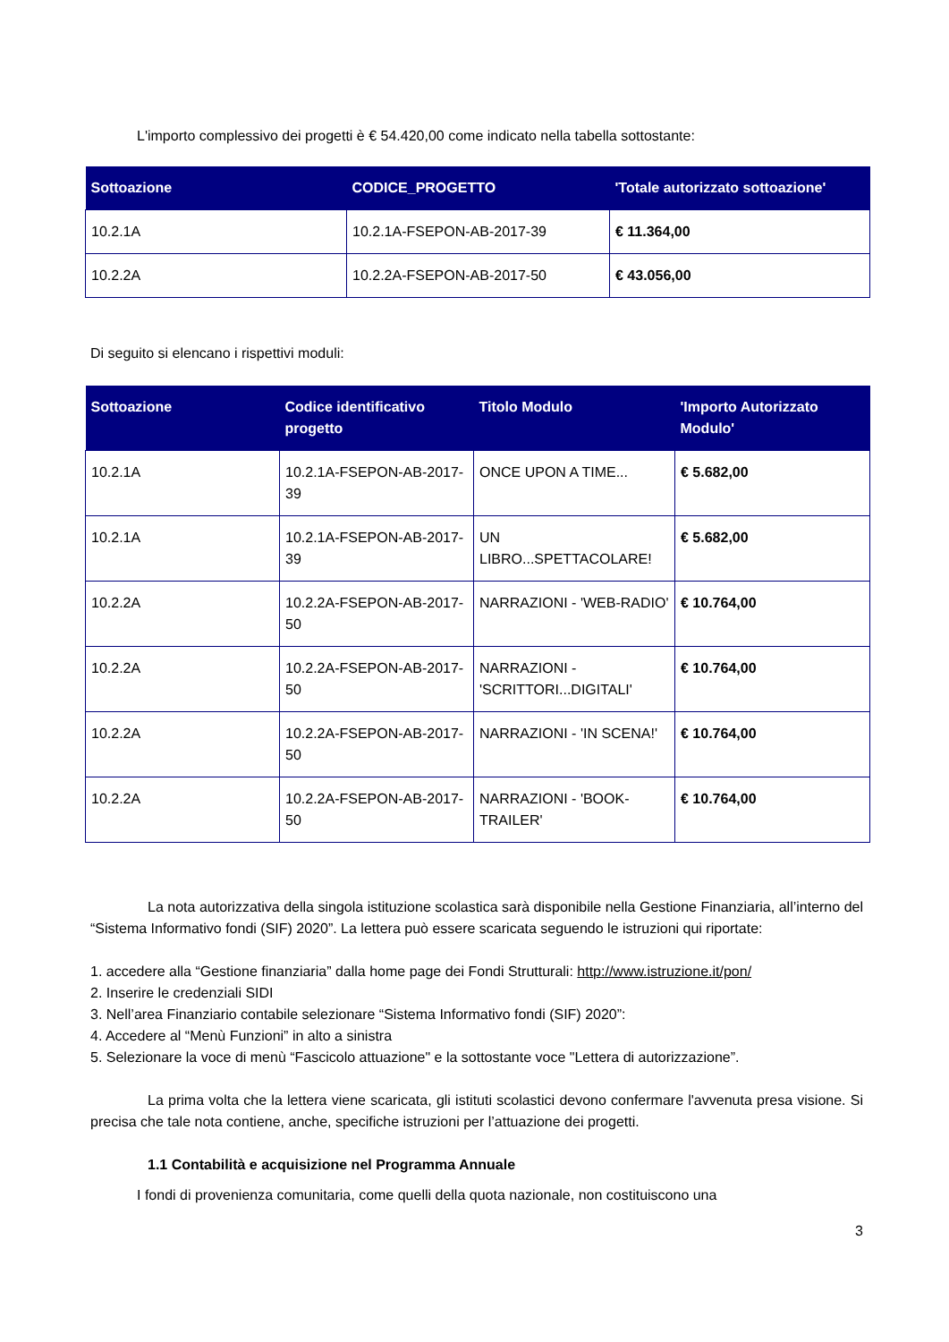L'importo complessivo dei progetti è € 54.420,00 come indicato nella tabella sottostante:
| Sottoazione | CODICE_PROGETTO | 'Totale autorizzato sottoazione' |
| --- | --- | --- |
| 10.2.1A | 10.2.1A-FSEPON-AB-2017-39 | € 11.364,00 |
| 10.2.2A | 10.2.2A-FSEPON-AB-2017-50 | € 43.056,00 |
Di seguito si elencano i rispettivi moduli:
| Sottoazione | Codice identificativo progetto | Titolo Modulo | 'Importo Autorizzato Modulo' |
| --- | --- | --- | --- |
| 10.2.1A | 10.2.1A-FSEPON-AB-2017-39 | ONCE UPON A TIME... | € 5.682,00 |
| 10.2.1A | 10.2.1A-FSEPON-AB-2017-39 | UN LIBRO...SPETTACOLARE! | € 5.682,00 |
| 10.2.2A | 10.2.2A-FSEPON-AB-2017-50 | NARRAZIONI - 'WEB-RADIO' | € 10.764,00 |
| 10.2.2A | 10.2.2A-FSEPON-AB-2017-50 | NARRAZIONI - 'SCRITTORI...DIGITALI' | € 10.764,00 |
| 10.2.2A | 10.2.2A-FSEPON-AB-2017-50 | NARRAZIONI - 'IN SCENA!' | € 10.764,00 |
| 10.2.2A | 10.2.2A-FSEPON-AB-2017-50 | NARRAZIONI - 'BOOK-TRAILER' | € 10.764,00 |
La nota autorizzativa della singola istituzione scolastica sarà disponibile nella Gestione Finanziaria, all’interno del “Sistema Informativo fondi (SIF) 2020”. La lettera può essere scaricata seguendo le istruzioni qui riportate:
1. accedere alla “Gestione finanziaria” dalla home page dei Fondi Strutturali: http://www.istruzione.it/pon/
2. Inserire le credenziali SIDI
3. Nell’area Finanziario contabile selezionare “Sistema Informativo fondi (SIF) 2020”:
4. Accedere al “Menù Funzioni” in alto a sinistra
5. Selezionare la voce di menù “Fascicolo attuazione" e la sottostante voce "Lettera di autorizzazione”.
La prima volta che la lettera viene scaricata, gli istituti scolastici devono confermare l'avvenuta presa visione. Si precisa che tale nota contiene, anche, specifiche istruzioni per l’attuazione dei progetti.
1.1 Contabilità e acquisizione nel Programma Annuale
I fondi di provenienza comunitaria, come quelli della quota nazionale, non costituiscono una
3